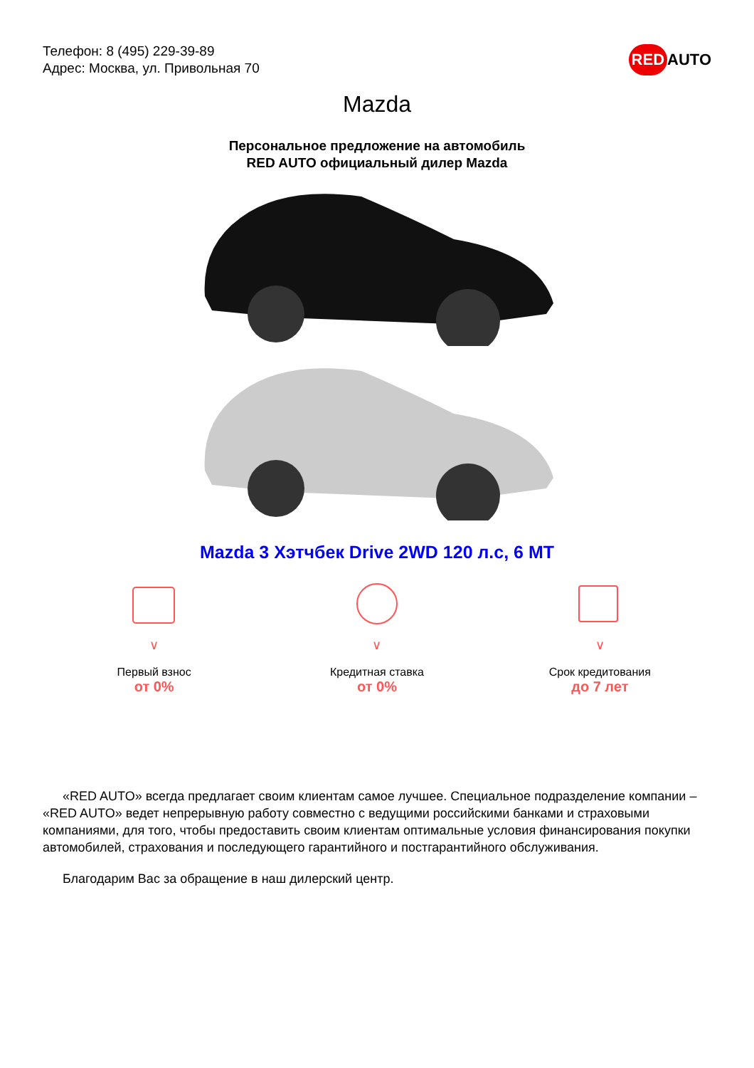Телефон: 8 (495) 229-39-89
Адрес: Москва, ул. Привольная 70
RED AUTO
Mazda
Персональное предложение на автомобиль
RED AUTO официальный дилер Mazda
Mazda 3 Хэтчбек Drive 2WD 120 л.с, 6 MT
∨
Первый взнос
от 0%
∨
Кредитная ставка
от 0%
∨
Срок кредитования
до 7 лет
«RED AUTO» всегда предлагает своим клиентам самое лучшее. Специальное подразделение компании – «RED AUTO» ведет непрерывную работу совместно с ведущими российскими банками и страховыми компаниями, для того, чтобы предоставить своим клиентам оптимальные условия финансирования покупки автомобилей, страхования и последующего гарантийного и постгарантийного обслуживания.
Благодарим Вас за обращение в наш дилерский центр.